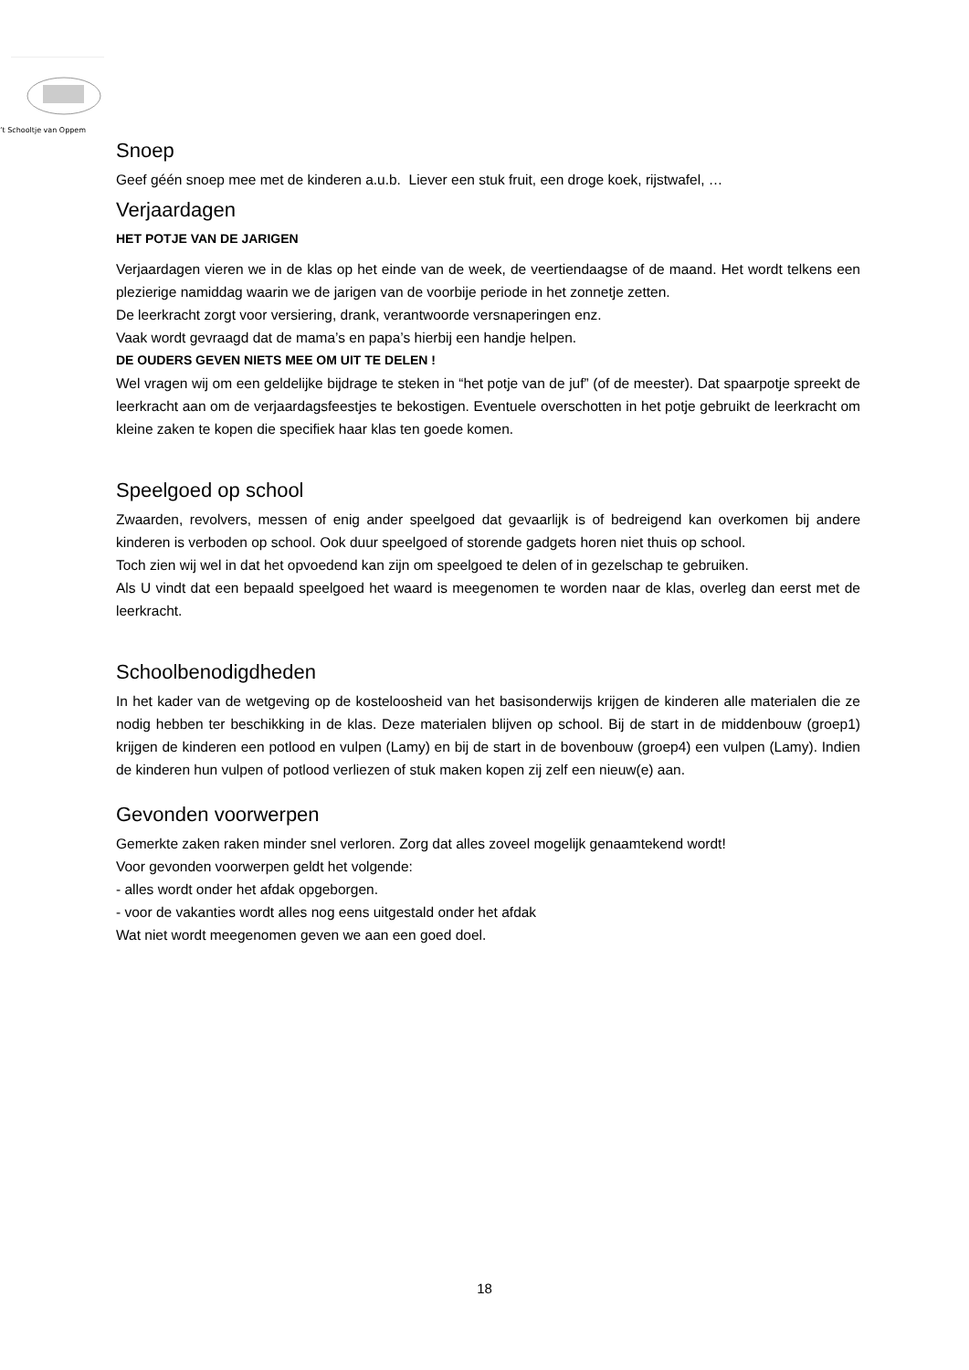’t Schooltje van Oppem
Snoep
Geef géén snoep mee met de kinderen a.u.b. Liever een stuk fruit, een droge koek, rijstwafel, …
Verjaardagen
HET POTJE VAN DE JARIGEN
Verjaardagen vieren we in de klas op het einde van de week, de veertiendaagse of de maand. Het wordt telkens een plezierige namiddag waarin we de jarigen van de voorbije periode in het zonnetje zetten.
De leerkracht zorgt voor versiering, drank, verantwoorde versnaperingen enz.
Vaak wordt gevraagd dat de mama’s en papa’s hierbij een handje helpen.
DE OUDERS GEVEN NIETS MEE OM UIT TE DELEN !
Wel vragen wij om een geldelijke bijdrage te steken in “het potje van de juf” (of de meester). Dat spaarpotje spreekt de leerkracht aan om de verjaardagsfeestjes te bekostigen. Eventuele overschotten in het potje gebruikt de leerkracht om kleine zaken te kopen die specifiek haar klas ten goede komen.
Speelgoed op school
Zwaarden, revolvers, messen of enig ander speelgoed dat gevaarlijk is of bedreigend kan overkomen bij andere kinderen is verboden op school. Ook duur speelgoed of storende gadgets horen niet thuis op school.
Toch zien wij wel in dat het opvoedend kan zijn om speelgoed te delen of in gezelschap te gebruiken.
Als U vindt dat een bepaald speelgoed het waard is meegenomen te worden naar de klas, overleg dan eerst met de leerkracht.
Schoolbenodigdheden
In het kader van de wetgeving op de kosteloosheid van het basisonderwijs krijgen de kinderen alle materialen die ze nodig hebben ter beschikking in de klas. Deze materialen blijven op school. Bij de start in de middenbouw (groep1) krijgen de kinderen een potlood en vulpen (Lamy) en bij de start in de bovenbouw (groep4) een vulpen (Lamy). Indien de kinderen hun vulpen of potlood verliezen of stuk maken kopen zij zelf een nieuw(e) aan.
Gevonden voorwerpen
Gemerkte zaken raken minder snel verloren. Zorg dat alles zoveel mogelijk genaamtekend wordt!
Voor gevonden voorwerpen geldt het volgende:
- alles wordt onder het afdak opgeborgen.
- voor de vakanties wordt alles nog eens uitgestald onder het afdak
Wat niet wordt meegenomen geven we aan een goed doel.
18